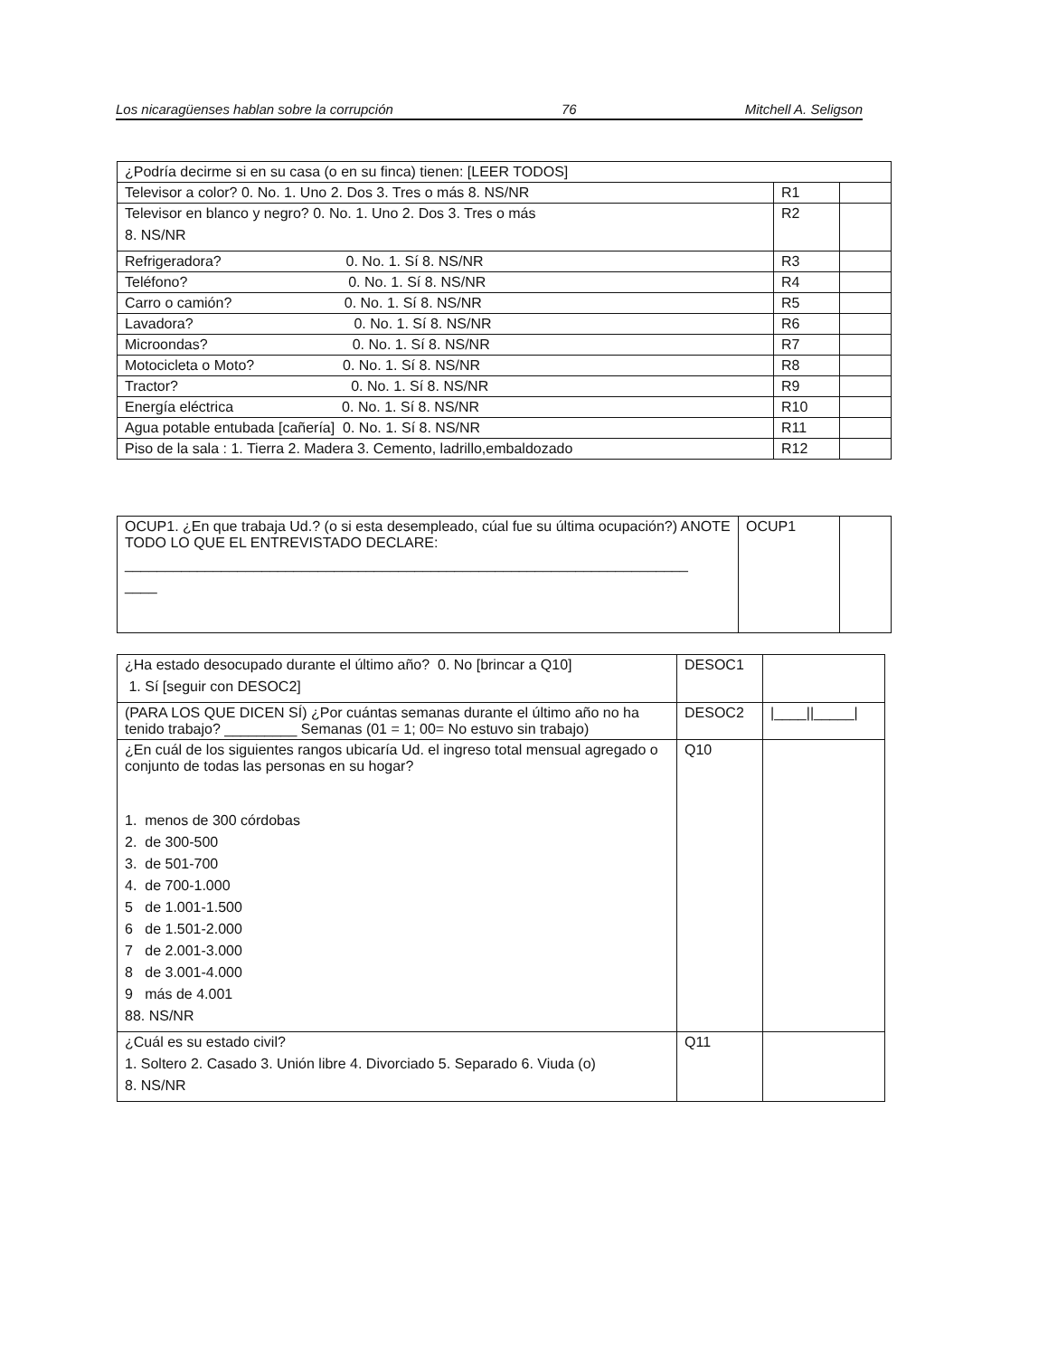Los nicaragüenses hablan sobre la corrupción 76 Mitchell A. Seligson
| ¿Podría decirme si en su casa (o en su finca) tienen: [LEER TODOS] | | |
| Televisor a color? 0. No. 1. Uno 2. Dos 3. Tres o más 8. NS/NR | R1 | |
| Televisor en blanco y negro? 0. No. 1. Uno 2. Dos 3. Tres o más 8. NS/NR | R2 | |
| Refrigeradora? 0. No. 1. Sí 8. NS/NR | R3 | |
| Teléfono? 0. No. 1. Sí 8. NS/NR | R4 | |
| Carro o camión? 0. No. 1. Sí 8. NS/NR | R5 | |
| Lavadora? 0. No. 1. Sí 8. NS/NR | R6 | |
| Microondas? 0. No. 1. Sí 8. NS/NR | R7 | |
| Motocicleta o Moto? 0. No. 1. Sí 8. NS/NR | R8 | |
| Tractor? 0. No. 1. Sí 8. NS/NR | R9 | |
| Energía eléctrica 0. No. 1. Sí 8. NS/NR | R10 | |
| Agua potable entubada [cañería] 0. No. 1. Sí 8. NS/NR | R11 | |
| Piso de la sala : 1. Tierra 2. Madera 3. Cemento, ladrillo,embaldozado | R12 | |
| OCUP1. ¿En que trabaja Ud.? (o si esta desempleado, cúal fue su última ocupación?) ANOTE TODO LO QUE EL ENTREVISTADO DECLARE: ______________________________________________________________________ ____ | OCUP1 | |
| ¿Ha estado desocupado durante el último año? 0. No [brincar a Q10] 1. Sí [seguir con DESOC2] | DESOC1 | |
| (PARA LOS QUE DICEN SÍ) ¿Por cuántas semanas durante el último año no ha tenido trabajo? _________ Semanas (01 = 1; 00= No estuvo sin trabajo) | DESOC2 | /____//_____/ |
| ¿En cuál de los siguientes rangos ubicaría Ud. el ingreso total mensual agregado o conjunto de todas las personas en su hogar? 1. menos de 300 córdobas 2. de 300-500 3. de 501-700 4. de 700-1.000 5 de 1.001-1.500 6 de 1.501-2.000 7 de 2.001-3.000 8 de 3.001-4.000 9 más de 4.001 88. NS/NR | Q10 | |
| ¿Cuál es su estado civil? 1. Soltero 2. Casado 3. Unión libre 4. Divorciado 5. Separado 6. Viuda (o) 8. NS/NR | Q11 | |